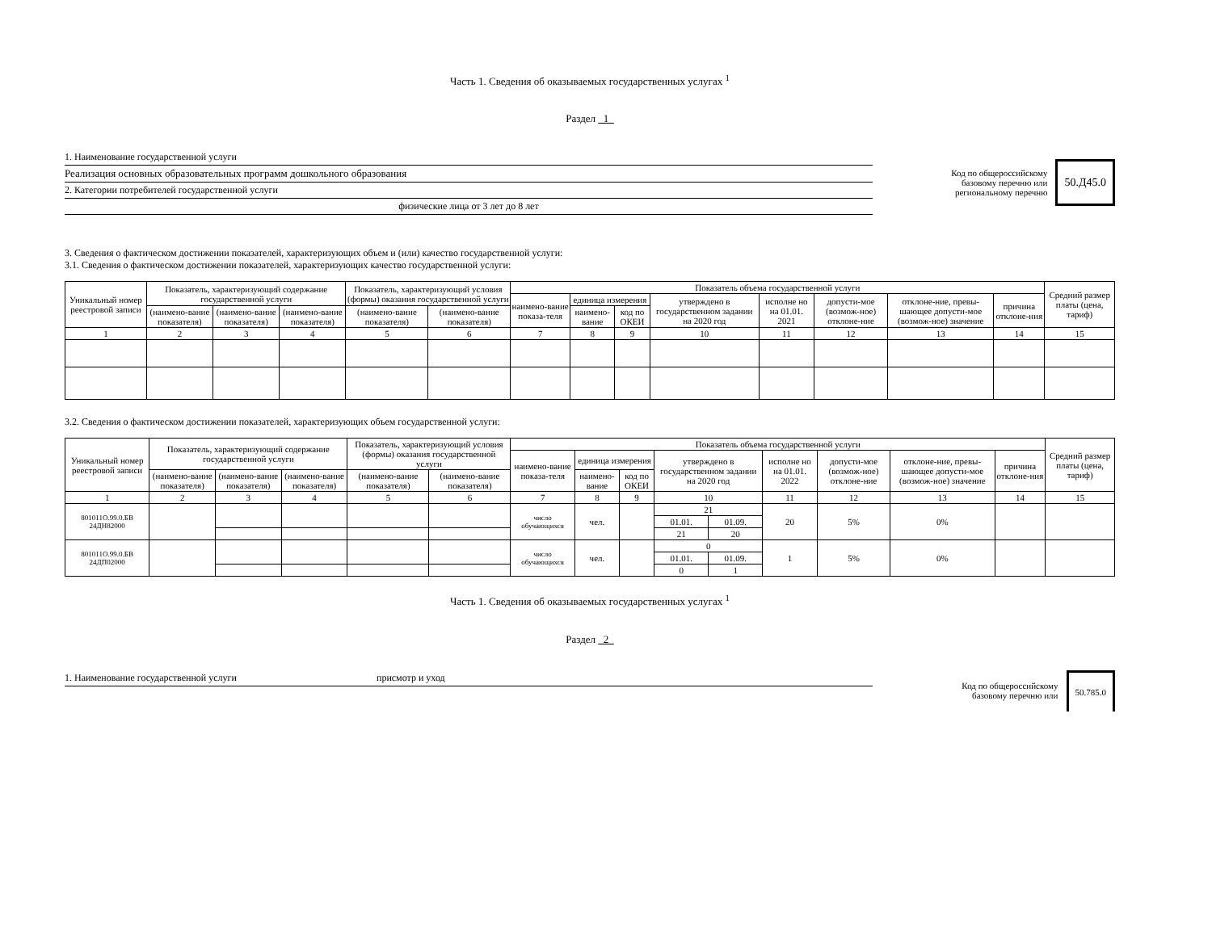Часть 1. Сведения об оказываемых государственных услугах <sup>1</sup>
Раздел 1
1. Наименование государственной услуги
Реализация основных образовательных программ дошкольного образования
2. Категории потребителей государственной услуги
физические лица от 3 лет до 8 лет
Код по общероссийскому
базовому перечню или
региональному перечню
50.Д45.0
3. Сведения о фактическом достижении показателей, характеризующих объем и (или) качество государственной услуги:
3.1. Сведения о фактическом достижении показателей, характеризующих качество государственной услуги:
| Уникальный номер реестровой записи | Показатель, характеризующий содержание государственной услуги | | | Показатель, характеризующий условия (формы) оказания государственной услуги | | Показатель объема государственной услуги | | | | | | | | Средний размер платы (цена, тариф) |
| --- | --- | --- | --- | --- | --- | --- | --- | --- | --- | --- | --- | --- | --- | --- |
| | | | | | | наимено-вание показа-теля | единица измерения | | утверждено в государственном задании на 2020 год | исполне но на 01.01. 2021 | допусти-мое (возмож-ное) отклоне-ние | отклоне-ние, превы-шающее допусти-мое (возмож-ное) значение | причина отклоне-ния | |
| | (наимено-вание показателя) | (наимено-вание показателя) | (наимено-вание показателя) | (наимено-вание показателя) | (наимено-вание показателя) | | наимено-вание | код по ОКЕИ | | | | | | |
| 1 | 2 | 3 | 4 | 5 | 6 | 7 | 8 | 9 | 10 | 11 | 12 | 13 | 14 | 15 |
3.2. Сведения о фактическом достижении показателей, характеризующих объем государственной услуги:
| Уникальный номер реестровой записи | Показатель, характеризующий содержание государственной услуги | | | Показатель, характеризующий условия (формы) оказания государственной услуги | | Показатель объема государственной услуги | | | | | | | | | Средний размер платы (цена, тариф) |
| --- | --- | --- | --- | --- | --- | --- | --- | --- | --- | --- | --- | --- | --- | --- | --- |
| | | | | | | наимено-вание показа-теля | единица измерения | | утверждено в государственном задании на 2020 год | | исполне но на 01.01. 2022 | допусти-мое (возмож-ное) отклоне-ние | отклоне-ние, превы-шающее допусти-мое (возмож-ное) значение | причина отклоне-ния | |
| | (наимено-вание показателя) | (наимено-вание показателя) | (наимено-вание показателя) | (наимено-вание показателя) | (наимено-вание показателя) | | наимено-вание | код по ОКЕИ | | | | | | | |
| 1 | 2 | 3 | 4 | 5 | 6 | 7 | 8 | 9 | 10 | | 11 | 12 | 13 | 14 | 15 |
| 801011О.99.0.БВ 24ДН82000 | | | | | | число обучающихся | чел. | | 21 | | 20 | 5% | 0% | | |
| | | | | | | | | | 01.01. | 01.09. | | | | | |
| | | | | | | | | | 21 | 20 | | | | | |
| 801011О.99.0.БВ 24ДП02000 | | | | | | число обучающихся | чел. | | 0 | | 1 | 5% | 0% | | |
| | | | | | | | | | 01.01. | 01.09. | | | | | |
| | | | | | | | | | 0 | 1 | | | | | |
Часть 1. Сведения об оказываемых государственных услугах <sup>1</sup>
Раздел 2
1. Наименование государственной услуги присмотр и уход Код по общероссийскому
базовому перечню или
50.785.0